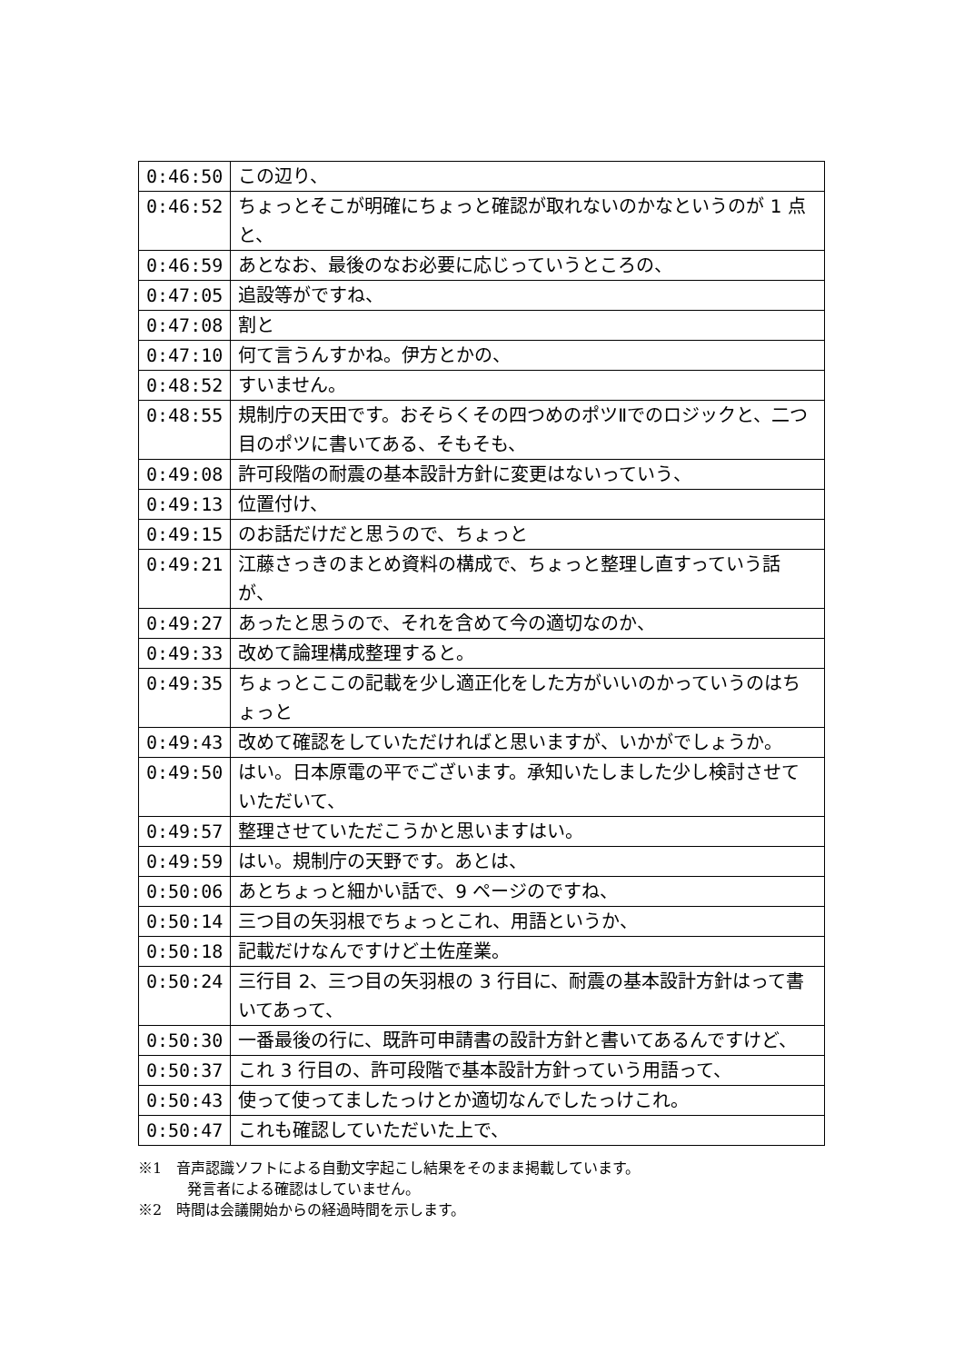| 0:46:50 | この辺り、 |
| 0:46:52 | ちょっとそこが明確にちょっと確認が取れないのかなというのが 1 点と、 |
| 0:46:59 | あとなお、最後のなお必要に応じっていうところの、 |
| 0:47:05 | 追設等がですね、 |
| 0:47:08 | 割と |
| 0:47:10 | 何て言うんすかね。伊方とかの、 |
| 0:48:52 | すいません。 |
| 0:48:55 | 規制庁の天田です。おそらくその四つめのポツⅡでのロジックと、二つ目のポツに書いてある、そもそも、 |
| 0:49:08 | 許可段階の耐震の基本設計方針に変更はないっていう、 |
| 0:49:13 | 位置付け、 |
| 0:49:15 | のお話だけだと思うので、ちょっと |
| 0:49:21 | 江藤さっきのまとめ資料の構成で、ちょっと整理し直すっていう話が、 |
| 0:49:27 | あったと思うので、それを含めて今の適切なのか、 |
| 0:49:33 | 改めて論理構成整理すると。 |
| 0:49:35 | ちょっとここの記載を少し適正化をした方がいいのかっていうのはちょっと |
| 0:49:43 | 改めて確認をしていただければと思いますが、いかがでしょうか。 |
| 0:49:50 | はい。日本原電の平でございます。承知いたしました少し検討させていただいて、 |
| 0:49:57 | 整理させていただこうかと思いますはい。 |
| 0:49:59 | はい。規制庁の天野です。あとは、 |
| 0:50:06 | あとちょっと細かい話で、9 ページのですね、 |
| 0:50:14 | 三つ目の矢羽根でちょっとこれ、用語というか、 |
| 0:50:18 | 記載だけなんですけど土佐産業。 |
| 0:50:24 | 三行目 2、三つ目の矢羽根の 3 行目に、耐震の基本設計方針はって書いてあって、 |
| 0:50:30 | 一番最後の行に、既許可申請書の設計方針と書いてあるんですけど、 |
| 0:50:37 | これ 3 行目の、許可段階で基本設計方針っていう用語って、 |
| 0:50:43 | 使って使ってましたっけとか適切なんでしたっけこれ。 |
| 0:50:47 | これも確認していただいた上で、 |
※1　音声認識ソフトによる自動文字起こし結果をそのまま掲載しています。
発言者による確認はしていません。
※2　時間は会議開始からの経過時間を示します。